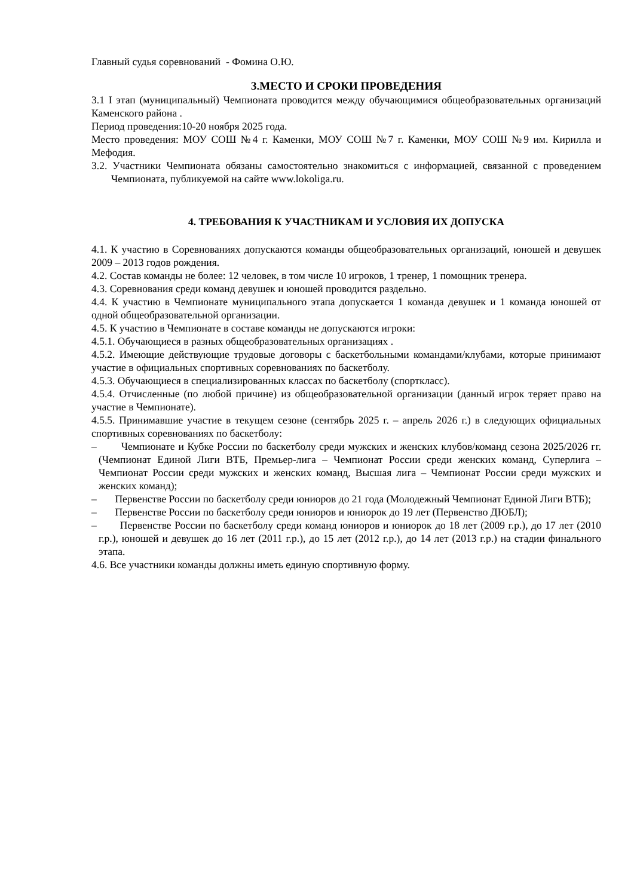Главный судья соревнований - Фомина О.Ю.
3.МЕСТО И СРОКИ ПРОВЕДЕНИЯ
3.1 I этап (муниципальный) Чемпионата проводится между обучающимися общеобразовательных организаций Каменского района .
Период проведения:10-20 ноября 2025 года.
Место проведения: МОУ СОШ №4 г. Каменки, МОУ СОШ №7 г. Каменки, МОУ СОШ №9 им. Кирилла и Мефодия.
3.2. Участники Чемпионата обязаны самостоятельно знакомиться с информацией, связанной с проведением Чемпионата, публикуемой на сайте www.lokoliga.ru.
4. ТРЕБОВАНИЯ К УЧАСТНИКАМ И УСЛОВИЯ ИХ ДОПУСКА
4.1. К участию в Соревнованиях допускаются команды общеобразовательных организаций, юношей и девушек 2009 – 2013 годов рождения.
4.2. Состав команды не более: 12 человек, в том числе 10 игроков, 1 тренер, 1 помощник тренера.
4.3. Соревнования среди команд девушек и юношей проводится раздельно.
4.4. К участию в Чемпионате муниципального этапа допускается 1 команда девушек и 1 команда юношей от одной общеобразовательной организации.
4.5. К участию в Чемпионате в составе команды не допускаются игроки:
4.5.1. Обучающиеся в разных общеобразовательных организациях .
4.5.2. Имеющие действующие трудовые договоры с баскетбольными командами/клубами, которые принимают участие в официальных спортивных соревнованиях по баскетболу.
4.5.3. Обучающиеся в специализированных классах по баскетболу (спорткласс).
4.5.4. Отчисленные (по любой причине) из общеобразовательной организации (данный игрок теряет право на участие в Чемпионате).
4.5.5. Принимавшие участие в текущем сезоне (сентябрь 2025 г. – апрель 2026 г.) в следующих официальных спортивных соревнованиях по баскетболу:
– Чемпионате и Кубке России по баскетболу среди мужских и женских клубов/команд сезона 2025/2026 гг. (Чемпионат Единой Лиги ВТБ, Премьер-лига – Чемпионат России среди женских команд, Суперлига – Чемпионат России среди мужских и женских команд, Высшая лига – Чемпионат России среди мужских и женских команд);
– Первенстве России по баскетболу среди юниоров до 21 года (Молодежный Чемпионат Единой Лиги ВТБ);
– Первенстве России по баскетболу среди юниоров и юниорок до 19 лет (Первенство ДЮБЛ);
– Первенстве России по баскетболу среди команд юниоров и юниорок до 18 лет (2009 г.р.), до 17 лет (2010 г.р.), юношей и девушек до 16 лет (2011 г.р.), до 15 лет (2012 г.р.), до 14 лет (2013 г.р.) на стадии финального этапа.
4.6. Все участники команды должны иметь единую спортивную форму.